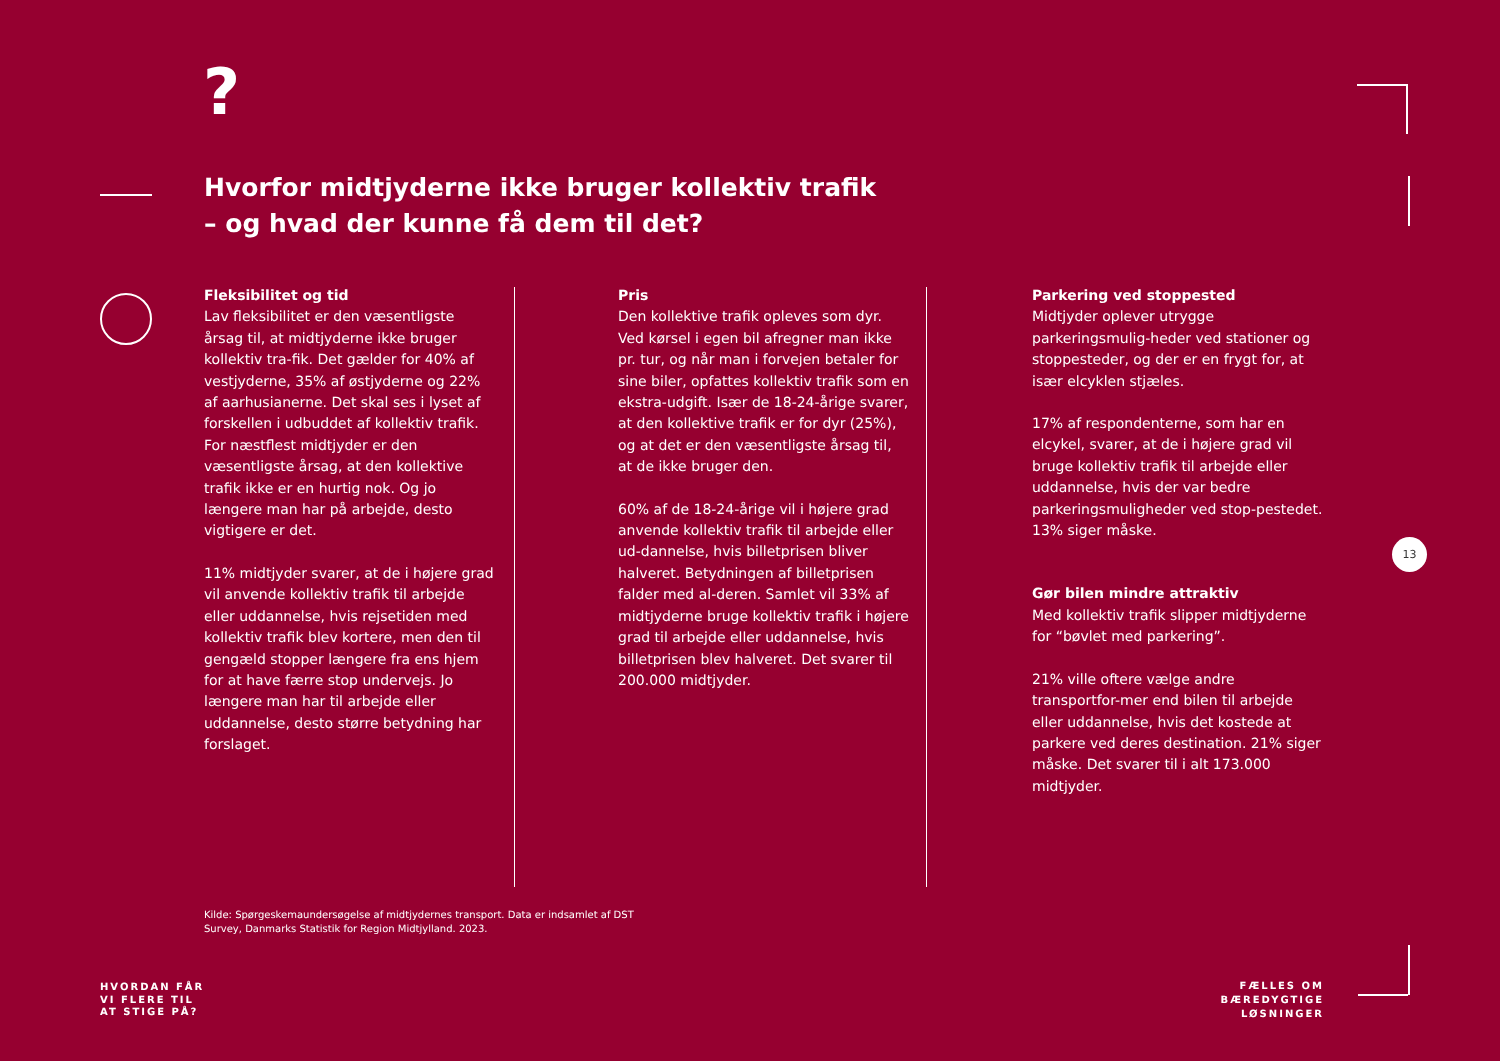?
Hvorfor midtjyderne ikke bruger kollektiv trafik
– og hvad der kunne få dem til det?
Fleksibilitet og tid
Lav fleksibilitet er den væsentligste årsag til, at midtjyderne ikke bruger kollektiv tra-fik. Det gælder for 40% af vestjyderne, 35% af østjyderne og 22% af aarhusianerne. Det skal ses i lyset af forskellen i udbuddet af kollektiv trafik. For næstflest midtjyder er den væsentligste årsag, at den kollektive trafik ikke er en hurtig nok. Og jo længere man har på arbejde, desto vigtigere er det.
11% midtjyder svarer, at de i højere grad vil anvende kollektiv trafik til arbejde eller uddannelse, hvis rejsetiden med kollektiv trafik blev kortere, men den til gengæld stopper længere fra ens hjem for at have færre stop undervejs. Jo længere man har til arbejde eller uddannelse, desto større betydning har forslaget.
Pris
Den kollektive trafik opleves som dyr. Ved kørsel i egen bil afregner man ikke pr. tur, og når man i forvejen betaler for sine biler, opfattes kollektiv trafik som en ekstra-udgift. Især de 18-24-årige svarer, at den kollektive trafik er for dyr (25%), og at det er den væsentligste årsag til, at de ikke bruger den.
60% af de 18-24-årige vil i højere grad anvende kollektiv trafik til arbejde eller ud-dannelse, hvis billetprisen bliver halveret. Betydningen af billetprisen falder med al-deren. Samlet vil 33% af midtjyderne bruge kollektiv trafik i højere grad til arbejde eller uddannelse, hvis billetprisen blev halveret. Det svarer til 200.000 midtjyder.
Parkering ved stoppested
Midtjyder oplever utrygge parkeringsmulig-heder ved stationer og stoppesteder, og der er en frygt for, at især elcyklen stjæles.
17% af respondenterne, som har en elcykel, svarer, at de i højere grad vil bruge kollektiv trafik til arbejde eller uddannelse, hvis der var bedre parkeringsmuligheder ved stop-pestedet. 13% siger måske.
Gør bilen mindre attraktiv
Med kollektiv trafik slipper midtjyderne for “bøvlet med parkering”.
21% ville oftere vælge andre transportfor-mer end bilen til arbejde eller uddannelse, hvis det kostede at parkere ved deres destination. 21% siger måske. Det svarer til i alt 173.000 midtjyder.
Kilde: Spørgeskemaundersøgelse af midtjydernes transport. Data er indsamlet af DST Survey, Danmarks Statistik for Region Midtjylland. 2023.
HVORDAN FÅR
VI FLERE TIL
AT STIGE PÅ?
FÆLLES OM
BÆREDYGTIGE
LØSNINGER
13